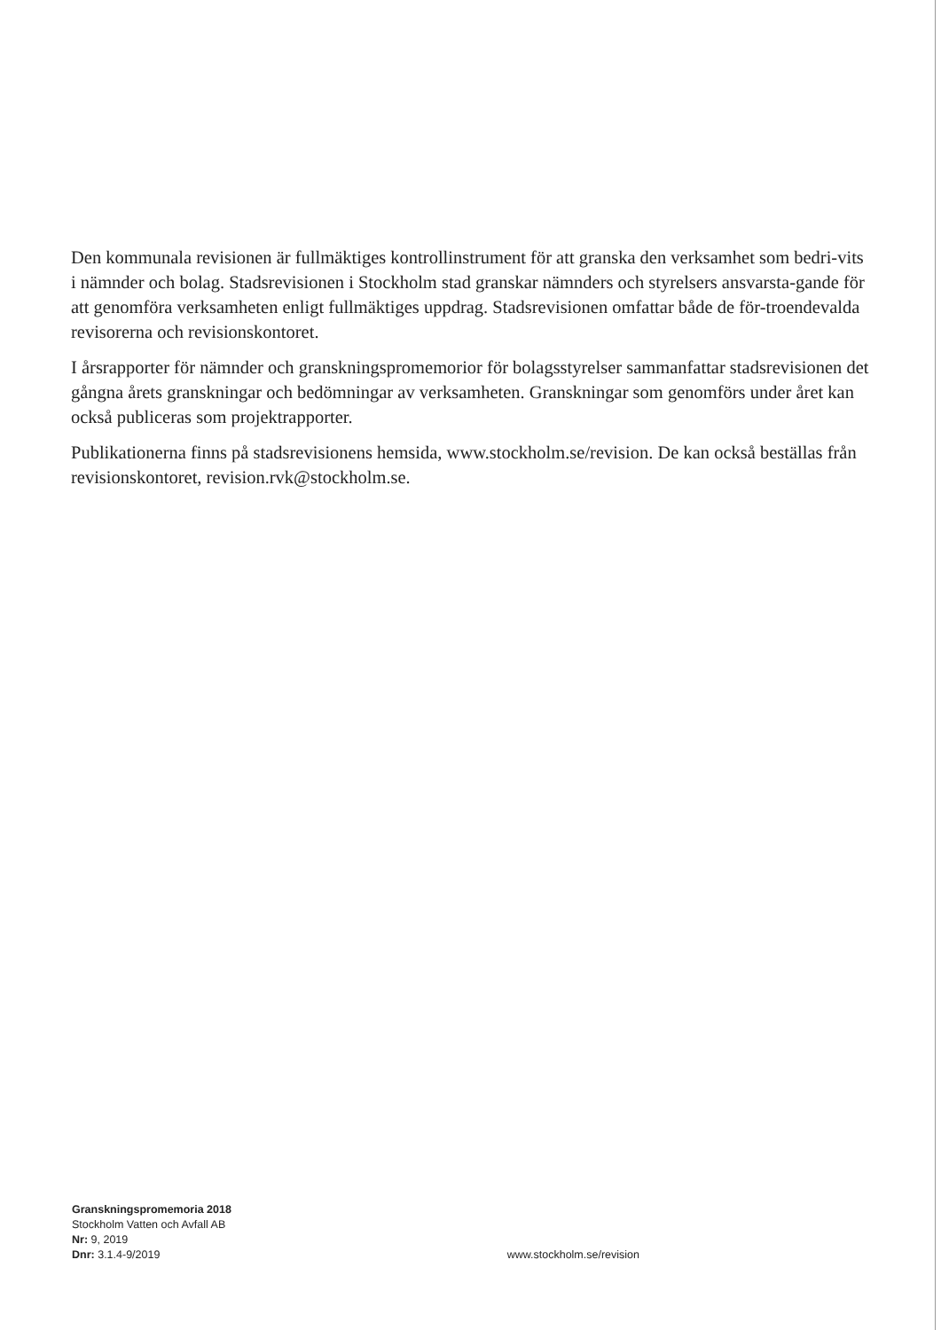Den kommunala revisionen är fullmäktiges kontrollinstrument för att granska den verksamhet som bedri-vits i nämnder och bolag. Stadsrevisionen i Stockholm stad granskar nämnders och styrelsers ansvarsta-gande för att genomföra verksamheten enligt fullmäktiges uppdrag. Stadsrevisionen omfattar både de för-troendevalda revisorerna och revisionskontoret.
I årsrapporter för nämnder och granskningspromemorior för bolagsstyrelser sammanfattar stadsrevisionen det gångna årets granskningar och bedömningar av verksamheten. Granskningar som genomförs under året kan också publiceras som projektrapporter.
Publikationerna finns på stadsrevisionens hemsida, www.stockholm.se/revision. De kan också beställas från revisionskontoret, revision.rvk@stockholm.se.
Granskningspromemoria 2018
Stockholm Vatten och Avfall AB
Nr: 9, 2019
Dnr: 3.1.4-9/2019
www.stockholm.se/revision